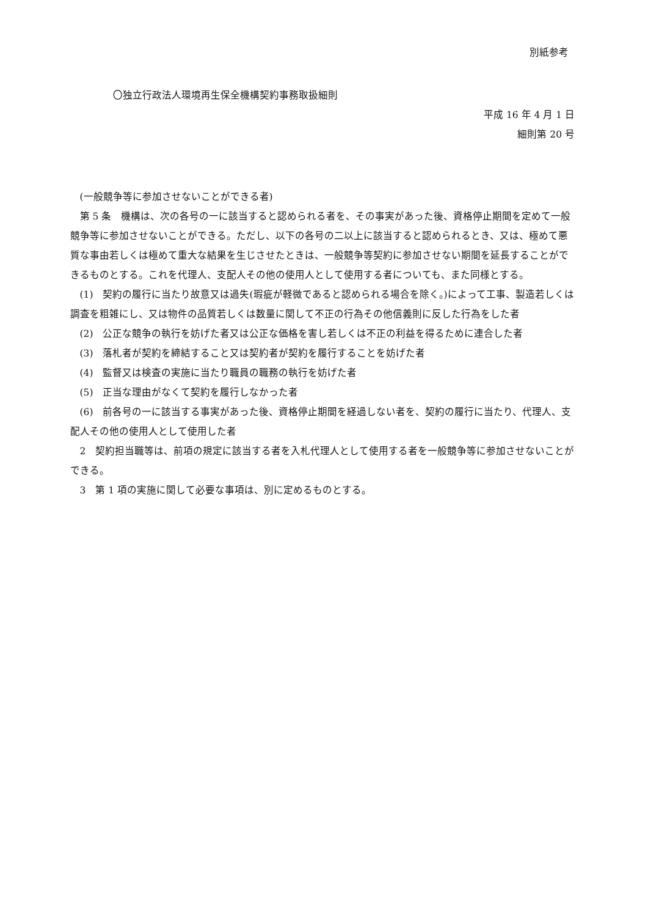別紙参考
〇独立行政法人環境再生保全機構契約事務取扱細則
平成 16 年 4 月 1 日
細則第 20 号
(一般競争等に参加させないことができる者)
第 5 条　機構は、次の各号の一に該当すると認められる者を、その事実があった後、資格停止期間を定めて一般競争等に参加させないことができる。ただし、以下の各号の二以上に該当すると認められるとき、又は、極めて悪質な事由若しくは極めて重大な結果を生じさせたときは、一般競争等契約に参加させない期間を延長することができるものとする。これを代理人、支配人その他の使用人として使用する者についても、また同様とする。
(1)　契約の履行に当たり故意又は過失(瑕疵が軽微であると認められる場合を除く。)によって工事、製造若しくは調査を粗雑にし、又は物件の品質若しくは数量に関して不正の行為その他信義則に反した行為をした者
(2)　公正な競争の執行を妨げた者又は公正な価格を害し若しくは不正の利益を得るために連合した者
(3)　落札者が契約を締結すること又は契約者が契約を履行することを妨げた者
(4)　監督又は検査の実施に当たり職員の職務の執行を妨げた者
(5)　正当な理由がなくて契約を履行しなかった者
(6)　前各号の一に該当する事実があった後、資格停止期間を経過しない者を、契約の履行に当たり、代理人、支配人その他の使用人として使用した者
2　契約担当職等は、前項の規定に該当する者を入札代理人として使用する者を一般競争等に参加させないことができる。
3　第 1 項の実施に関して必要な事項は、別に定めるものとする。